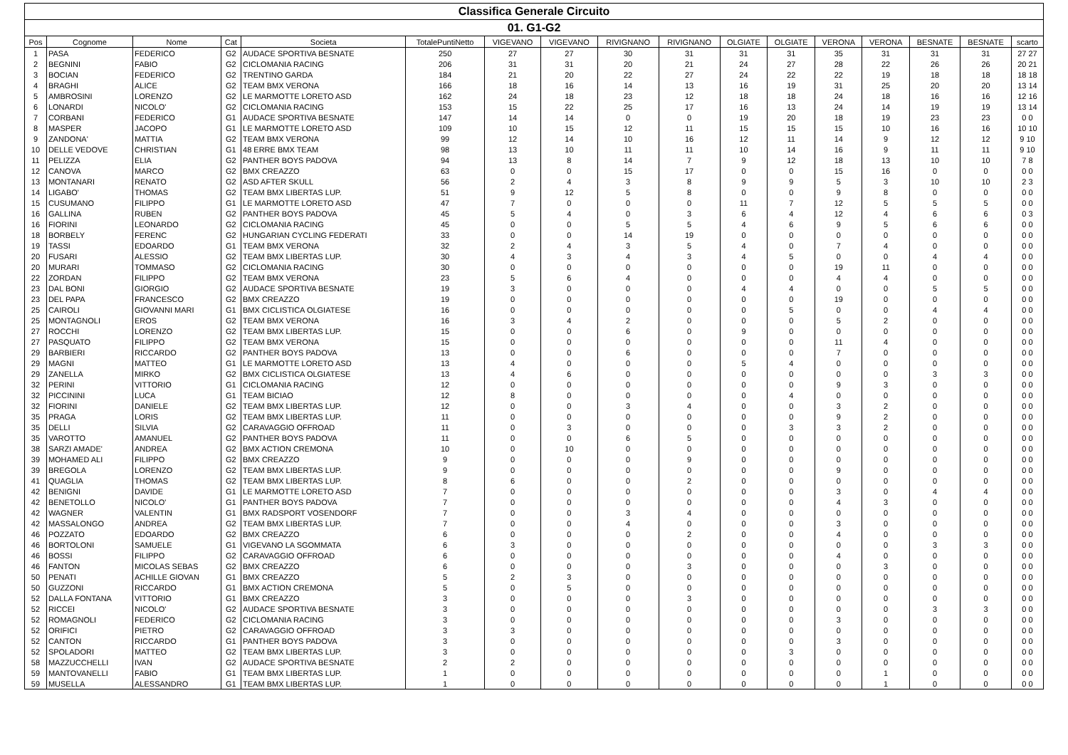| Classifica Generale Circuito | | | | | | | | | | | | | | | | |
| --- | --- | --- | --- | --- | --- | --- | --- | --- | --- | --- | --- | --- | --- | --- | --- | --- |
| 01. G1-G2 | | | | | | | | | | | | | | | | |
| Pos | Cognome | Nome | Cat | Societa | TotalePuntiNetto | VIGEVANO | VIGEVANO | RIVIGNANO | RIVIGNANO | OLGIATE | OLGIATE | VERONA | VERONA | BESNATE | BESNATE | scarto |
| 1 | PASA | FEDERICO | G2 | AUDACE SPORTIVA BESNATE | 250 | 27 | 27 | 30 | 31 | 31 | 31 | 35 | 31 | 31 | 31 | 27 27 |
| 2 | BEGNINI | FABIO | G2 | CICLOMANIA RACING | 206 | 31 | 31 | 20 | 21 | 24 | 27 | 28 | 22 | 26 | 26 | 20 21 |
| 3 | BOCIAN | FEDERICO | G2 | TRENTINO GARDA | 184 | 21 | 20 | 22 | 27 | 24 | 22 | 22 | 19 | 18 | 18 | 18 18 |
| 4 | BRAGHI | ALICE | G2 | TEAM BMX VERONA | 166 | 18 | 16 | 14 | 13 | 16 | 19 | 31 | 25 | 20 | 20 | 13 14 |
| 5 | AMBROSINI | LORENZO | G2 | LE MARMOTTE LORETO ASD | 162 | 24 | 18 | 23 | 12 | 18 | 18 | 24 | 18 | 16 | 16 | 12 16 |
| 6 | LONARDI | NICOLO' | G2 | CICLOMANIA RACING | 153 | 15 | 22 | 25 | 17 | 16 | 13 | 24 | 14 | 19 | 19 | 13 14 |
| 7 | CORBANI | FEDERICO | G1 | AUDACE SPORTIVA BESNATE | 147 | 14 | 14 | 0 | 0 | 19 | 20 | 18 | 19 | 23 | 23 | 0 0 |
| 8 | MASPER | JACOPO | G1 | LE MARMOTTE LORETO ASD | 109 | 10 | 15 | 12 | 11 | 15 | 15 | 15 | 10 | 16 | 16 | 10 10 |
| 9 | ZANDONA' | MATTIA | G2 | TEAM BMX VERONA | 99 | 12 | 14 | 10 | 16 | 12 | 11 | 14 | 9 | 12 | 12 | 9 10 |
| 10 | DELLE VEDOVE | CHRISTIAN | G1 | 48 ERRE BMX TEAM | 98 | 13 | 10 | 11 | 11 | 10 | 14 | 16 | 9 | 11 | 11 | 9 10 |
| 11 | PELIZZA | ELIA | G2 | PANTHER BOYS PADOVA | 94 | 13 | 8 | 14 | 7 | 9 | 12 | 18 | 13 | 10 | 10 | 7 8 |
| 12 | CANOVA | MARCO | G2 | BMX CREAZZO | 63 | 0 | 0 | 15 | 17 | 0 | 0 | 15 | 16 | 0 | 0 | 0 0 |
| 13 | MONTANARI | RENATO | G2 | ASD AFTER SKULL | 56 | 2 | 4 | 3 | 8 | 9 | 9 | 5 | 3 | 10 | 10 | 2 3 |
| 14 | LIGABO' | THOMAS | G2 | TEAM BMX LIBERTAS LUP. | 51 | 9 | 12 | 5 | 8 | 0 | 0 | 9 | 8 | 0 | 0 | 0 0 |
| 15 | CUSUMANO | FILIPPO | G1 | LE MARMOTTE LORETO ASD | 47 | 7 | 0 | 0 | 0 | 11 | 7 | 12 | 5 | 5 | 5 | 0 0 |
| 16 | GALLINA | RUBEN | G2 | PANTHER BOYS PADOVA | 45 | 5 | 4 | 0 | 3 | 6 | 4 | 12 | 4 | 6 | 6 | 0 3 |
| 16 | FIORINI | LEONARDO | G2 | CICLOMANIA RACING | 45 | 0 | 0 | 5 | 5 | 4 | 6 | 9 | 5 | 6 | 6 | 0 0 |
| 18 | BORBELY | FERENC | G2 | HUNGARIAN CYCLING FEDERATI | 33 | 0 | 0 | 14 | 19 | 0 | 0 | 0 | 0 | 0 | 0 | 0 0 |
| 19 | TASSI | EDOARDO | G1 | TEAM BMX VERONA | 32 | 2 | 4 | 3 | 5 | 4 | 0 | 7 | 4 | 0 | 0 | 0 0 |
| 20 | FUSARI | ALESSIO | G2 | TEAM BMX LIBERTAS LUP. | 30 | 4 | 3 | 4 | 3 | 4 | 5 | 0 | 0 | 4 | 4 | 0 0 |
| 20 | MURARI | TOMMASO | G2 | CICLOMANIA RACING | 30 | 0 | 0 | 0 | 0 | 0 | 0 | 19 | 11 | 0 | 0 | 0 0 |
| 22 | ZORDAN | FILIPPO | G2 | TEAM BMX VERONA | 23 | 5 | 6 | 4 | 0 | 0 | 0 | 4 | 4 | 0 | 0 | 0 0 |
| 23 | DAL BONI | GIORGIO | G2 | AUDACE SPORTIVA BESNATE | 19 | 3 | 0 | 0 | 0 | 4 | 4 | 0 | 0 | 5 | 5 | 0 0 |
| 23 | DEL PAPA | FRANCESCO | G2 | BMX CREAZZO | 19 | 0 | 0 | 0 | 0 | 0 | 0 | 19 | 0 | 0 | 0 | 0 0 |
| 25 | CAIROLI | GIOVANNI MARI | G1 | BMX CICLISTICA OLGIATESE | 16 | 0 | 0 | 0 | 0 | 0 | 5 | 0 | 0 | 4 | 4 | 0 0 |
| 25 | MONTAGNOLI | EROS | G2 | TEAM BMX VERONA | 16 | 3 | 4 | 2 | 0 | 0 | 0 | 5 | 2 | 0 | 0 | 0 0 |
| 27 | ROCCHI | LORENZO | G2 | TEAM BMX LIBERTAS LUP. | 15 | 0 | 0 | 6 | 0 | 9 | 0 | 0 | 0 | 0 | 0 | 0 0 |
| 27 | PASQUATO | FILIPPO | G2 | TEAM BMX VERONA | 15 | 0 | 0 | 0 | 0 | 0 | 0 | 11 | 4 | 0 | 0 | 0 0 |
| 29 | BARBIERI | RICCARDO | G2 | PANTHER BOYS PADOVA | 13 | 0 | 0 | 6 | 0 | 0 | 0 | 7 | 0 | 0 | 0 | 0 0 |
| 29 | MAGNI | MATTEO | G1 | LE MARMOTTE LORETO ASD | 13 | 4 | 0 | 0 | 0 | 5 | 4 | 0 | 0 | 0 | 0 | 0 0 |
| 29 | ZANELLA | MIRKO | G2 | BMX CICLISTICA OLGIATESE | 13 | 4 | 6 | 0 | 0 | 0 | 0 | 0 | 0 | 3 | 3 | 0 0 |
| 32 | PERINI | VITTORIO | G1 | CICLOMANIA RACING | 12 | 0 | 0 | 0 | 0 | 0 | 0 | 9 | 3 | 0 | 0 | 0 0 |
| 32 | PICCININI | LUCA | G1 | TEAM BICIAO | 12 | 8 | 0 | 0 | 0 | 0 | 4 | 0 | 0 | 0 | 0 | 0 0 |
| 32 | FIORINI | DANIELE | G2 | TEAM BMX LIBERTAS LUP. | 12 | 0 | 0 | 3 | 4 | 0 | 0 | 3 | 2 | 0 | 0 | 0 0 |
| 35 | PRAGA | LORIS | G2 | TEAM BMX LIBERTAS LUP. | 11 | 0 | 0 | 0 | 0 | 0 | 0 | 9 | 2 | 0 | 0 | 0 0 |
| 35 | DELLI | SILVIA | G2 | CARAVAGGIO OFFROAD | 11 | 0 | 3 | 0 | 0 | 0 | 3 | 3 | 2 | 0 | 0 | 0 0 |
| 35 | VAROTTO | AMANUEL | G2 | PANTHER BOYS PADOVA | 11 | 0 | 0 | 6 | 5 | 0 | 0 | 0 | 0 | 0 | 0 | 0 0 |
| 38 | SARZI AMADE' | ANDREA | G2 | BMX ACTION CREMONA | 10 | 0 | 10 | 0 | 0 | 0 | 0 | 0 | 0 | 0 | 0 | 0 0 |
| 39 | MOHAMED ALI | FILIPPO | G2 | BMX CREAZZO | 9 | 0 | 0 | 0 | 9 | 0 | 0 | 0 | 0 | 0 | 0 | 0 0 |
| 39 | BREGOLA | LORENZO | G2 | TEAM BMX LIBERTAS LUP. | 9 | 0 | 0 | 0 | 0 | 0 | 0 | 9 | 0 | 0 | 0 | 0 0 |
| 41 | QUAGLIA | THOMAS | G2 | TEAM BMX LIBERTAS LUP. | 8 | 6 | 0 | 0 | 2 | 0 | 0 | 0 | 0 | 0 | 0 | 0 0 |
| 42 | BENIGNI | DAVIDE | G1 | LE MARMOTTE LORETO ASD | 7 | 0 | 0 | 0 | 0 | 0 | 0 | 3 | 0 | 4 | 4 | 0 0 |
| 42 | BENETOLLO | NICOLO' | G1 | PANTHER BOYS PADOVA | 7 | 0 | 0 | 0 | 0 | 0 | 0 | 4 | 3 | 0 | 0 | 0 0 |
| 42 | WAGNER | VALENTIN | G1 | BMX RADSPORT VOSENDORF | 7 | 0 | 0 | 3 | 4 | 0 | 0 | 0 | 0 | 0 | 0 | 0 0 |
| 42 | MASSALONGO | ANDREA | G2 | TEAM BMX LIBERTAS LUP. | 7 | 0 | 0 | 4 | 0 | 0 | 0 | 3 | 0 | 0 | 0 | 0 0 |
| 46 | POZZATO | EDOARDO | G2 | BMX CREAZZO | 6 | 0 | 0 | 0 | 2 | 0 | 0 | 4 | 0 | 0 | 0 | 0 0 |
| 46 | BORTOLONI | SAMUELE | G1 | VIGEVANO LA SGOMMATA | 6 | 3 | 0 | 0 | 0 | 0 | 0 | 0 | 0 | 3 | 3 | 0 0 |
| 46 | BOSSI | FILIPPO | G2 | CARAVAGGIO OFFROAD | 6 | 0 | 0 | 0 | 0 | 0 | 0 | 4 | 0 | 0 | 0 | 0 0 |
| 46 | FANTON | MICOLAS SEBAS | G2 | BMX CREAZZO | 6 | 0 | 0 | 0 | 3 | 0 | 0 | 0 | 3 | 0 | 0 | 0 0 |
| 50 | PENATI | ACHILLE GIOVAN | G1 | BMX CREAZZO | 5 | 2 | 3 | 0 | 0 | 0 | 0 | 0 | 0 | 0 | 0 | 0 0 |
| 50 | GUZZONI | RICCARDO | G1 | BMX ACTION CREMONA | 5 | 0 | 5 | 0 | 0 | 0 | 0 | 0 | 0 | 0 | 0 | 0 0 |
| 52 | DALLA FONTANA | VITTORIO | G1 | BMX CREAZZO | 3 | 0 | 0 | 0 | 3 | 0 | 0 | 0 | 0 | 0 | 0 | 0 0 |
| 52 | RICCEI | NICOLO' | G2 | AUDACE SPORTIVA BESNATE | 3 | 0 | 0 | 0 | 0 | 0 | 0 | 0 | 0 | 3 | 3 | 0 0 |
| 52 | ROMAGNOLI | FEDERICO | G2 | CICLOMANIA RACING | 3 | 0 | 0 | 0 | 0 | 0 | 0 | 3 | 0 | 0 | 0 | 0 0 |
| 52 | ORIFICI | PIETRO | G2 | CARAVAGGIO OFFROAD | 3 | 3 | 0 | 0 | 0 | 0 | 0 | 0 | 0 | 0 | 0 | 0 0 |
| 52 | CANTON | RICCARDO | G1 | PANTHER BOYS PADOVA | 3 | 0 | 0 | 0 | 0 | 0 | 0 | 3 | 0 | 0 | 0 | 0 0 |
| 52 | SPOLADORI | MATTEO | G2 | TEAM BMX LIBERTAS LUP. | 3 | 0 | 0 | 0 | 0 | 0 | 3 | 0 | 0 | 0 | 0 | 0 0 |
| 58 | MAZZUCCHELLI | IVAN | G2 | AUDACE SPORTIVA BESNATE | 2 | 2 | 0 | 0 | 0 | 0 | 0 | 0 | 0 | 0 | 0 | 0 0 |
| 59 | MANTOVANELLI | FABIO | G1 | TEAM BMX LIBERTAS LUP. | 1 | 0 | 0 | 0 | 0 | 0 | 0 | 0 | 1 | 0 | 0 | 0 0 |
| 59 | MUSELLA | ALESSANDRO | G1 | TEAM BMX LIBERTAS LUP. | 1 | 0 | 0 | 0 | 0 | 0 | 0 | 0 | 1 | 0 | 0 | 0 0 |